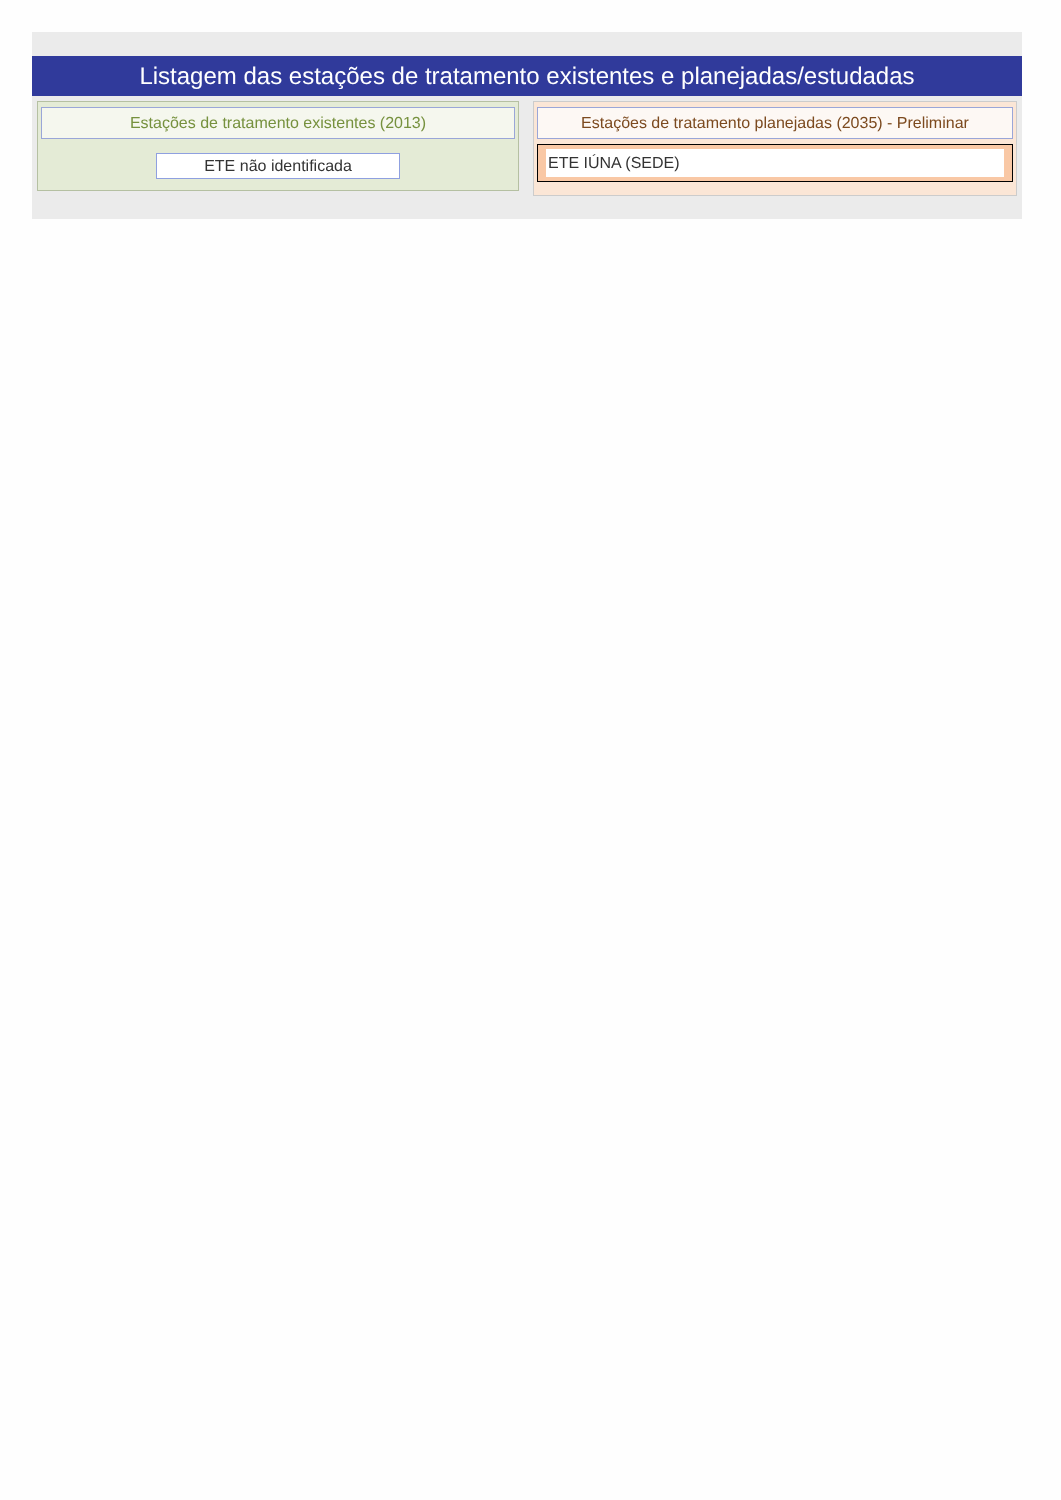Listagem das estações de tratamento existentes e planejadas/estudadas
Estações de tratamento existentes (2013)
ETE não identificada
Estações de tratamento planejadas (2035) - Preliminar
ETE IÚNA (SEDE)